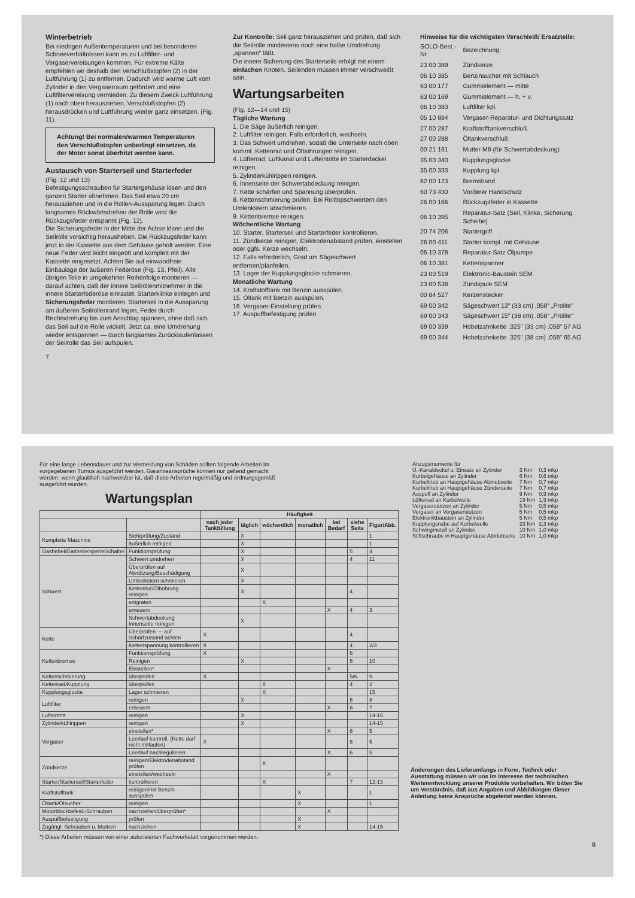Winterbetrieb
Bei niedrigen Außentemperaturen und bei besonderen Schneeverhältnissen kann es zu Luftfilter- und Vergaservereisungen kommen. Für extreme Kälte empfehlen wir deshalb den Verschlußstopfen (2) in der Luftführung (1) zu entfernen. Dadurch wird warme Luft vom Zylinder in den Vergaserraum gefördert und eine Luftfiltervereisung vermieden. Zu diesem Zweck Luftführung (1) nach oben herausziehen, Verschlußstopfen (2) herausdrücken und Luftführung wieder ganz einsetzen. (Fig. 11).
Achtung! Bei normalen/warmen Temperaturen den Verschlußstopfen unbedingt einsetzen, da der Motor sonst überhitzt werden kann.
Austausch von Starterseil und Starterfeder
(Fig. 12 und 13)
Befestigungsschrauben für Startergehäuse lösen und den ganzen Starter abnehmen. Das Seil etwa 20 cm herausziehen und in die Rollen-Aussparung legen. Durch langsames Rückwärtsdrehen der Rolle wird die Rückzugsfeder entspannt (Fig. 12).
Die Sicherungsfeder in der Mitte der Achse lösen und die Seilrolle vorsichtig herausheben. Die Rückzugsfeder kann jetzt in der Kassette aus dem Gehäuse geholt werden. Eine neue Feder wird leicht eingeölt und komplett mit der Kassette eingesetzt. Achten Sie auf einwandfreie Einbaulage der äußeren Federöse (Fig. 13, Pfeil). Alle übrigen Teile in umgekehrter Reihenfolge montieren — darauf achten, daß der innere Seilrollenmitnehmer in die innere Starterfederöse einrastet. Starterklinke einlegen und Sicherungsfeder montieren. Starterseil in die Aussparung am äußeren Seilrollenrand legen, Feder durch Rechtsdrehung bis zum Anschlag spannen, ohne daß sich das Seil auf die Rolle wickelt. Jetzt ca. eine Umdrehung wieder entspannen — durch langsames Zurücklaufenlassen der Seilrolle das Seil aufspulen.
7
Zur Kontrolle: Seil ganz herausziehen und prüfen, daß sich die Seilrolle mindestens noch eine halbe Umdrehung „spannen" läßt.
Die innere Sicherung des Starterseils erfolgt mit einem einfachen Knoten. Seilenden müssen immer verschweißt sein.
Wartungsarbeiten
(Fig. 12—14 und 15)
Tägliche Wartung
1. Die Säge äußerlich reinigen.
2. Luftfilter reinigen. Falls erforderlich, wechseln.
3. Das Schwert umdrehen, sodaß die Unterseite nach oben kommt. Kettennut und Ölbohrungen reinigen.
4. Lüfterrad, Luftkanal und Lufteintritte im Starterdeckel reinigen.
5. Zylinderkühlrippen reinigen.
6. Innenseite der Schwertabdeckung reinigen.
7. Kette schärfen und Spannung überprüfen.
8. Kettenschmierung prüfen. Bei Rolltopschwertern den Umlenkstern abschmieren.
9. Kettenbremse reinigen.
Wöchentliche Wartung
10. Starter, Starterseil und Starterfeder kontrollieren.
11. Zündkerze reinigen, Elektrodenabstand prüfen, einstellen oder ggfs. Kerze wechseln.
12. Falls erforderlich, Grad am Sägeschwert entfernen/planfeilen.
13. Lager der Kupplungsglocke schmieren.
Monatliche Wartung
14. Kraftstofftank mit Benzin ausspülen.
15. Öltank mit Benzin ausspülen.
16. Vergaser-Einstellung prüfen.
17. Auspuffbefestigung prüfen.
Hinweise für die wichtigsten Verschleiß/ Ersatzteile:
| SOLO-Best.-Nr. | Bezeichnung: |
| 23 00 389 | Zündkerze |
| 06 10 385 | Benzinsucher mit Schlauch |
| 63 00 177 | Gummielement — mitte |
| 63 00 169 | Gummielement — h. + v. |
| 06 10 383 | Luftfilter kpl. |
| 05 10 884 | Vergaser-Reparatur- und Dichtungssatz |
| 27 00 287 | Kraftstofftankverschluß |
| 27 00 288 | Öltankverschluß |
| 00 21 161 | Mutter M8 (für Schwertabdeckung) |
| 35 00 340 | Kupplungsglocke |
| 35 00 333 | Kupplung kpl. |
| 62 00 123 | Bremsband |
| 60 73 430 | Vorderer Handschutz |
| 26 00 166 | Rückzugsfeder in Kassette |
| 06 10 395 | Reparatur-Satz (Seil, Klinke, Sicherung, Scheibe) |
| 20 74 206 | Startergriff |
| 26 00 411 | Starter kompl. mit Gehäuse |
| 06 10 378 | Reparatur-Satz Ölpumpe |
| 06 10 381 | Kettenspanner |
| 23 00 519 | Elektronic-Baustein SEM |
| 23 00 538 | Zündspule SEM |
| 00 84 527 | Kerzenstecker |
| 69 00 342 | Sägeschwert 13" (33 cm) .058" „Prolite" |
| 69 00 343 | Sägeschwert 15" (38 cm) .058" „Prolite" |
| 69 00 339 | Hobelzahnkette .325" (33 cm) .058" 57 AG |
| 69 00 344 | Hobelzahnkette .325" (38 cm) .058" 65 AG |
Für eine lange Lebensdauer und zur Vermeidung von Schäden sollten folgende Arbeiten im vorgegebenen Turnus ausgeführt werden. Garantieansprüche können nur geltend gemacht werden, wenn glaubhaft nachweisbar ist, daß diese Arbeiten regelmäßig und ordnungsgemäß ausgeführt wurden.
Wartungsplan
| | | Häufigkeit | | | | | | |
| --- | --- | --- | --- | --- | --- | --- | --- | --- |
| | | nach jeder Tankfüllung | täglich | wöchentlich | monatlich | bei Bedarf | siehe Seite | Figur/Abb. |
| Komplette Maschine | Sichtprüfung/Zustand | | X | | | | | 1 |
| | äußerlich reinigen | | X | | | | | 1 |
| Gashebel/GashebelsperreSchalter | Funktionsprüfung | | X | | | | 5 | 4 |
| Schwert | Schwert umdrehen | | X | | | | 4 | 11 |
| | Überprüfen auf Abnützung/Beschädigung | | X | | | | | |
| | Umlenkstern schmieren | | X | | | | | |
| | Kettennut/Ölbohrung reinigen | | X | | | | 4 | |
| | entgraten | | | X | | | | |
| | erneuern | | | | | X | 4 | 3 |
| | Schwertabdeckung Innenseite reinigen | | X | | | | | |
| Kette | Überprüfen — auf Schärfzustand achten | X | | | | | 4 | |
| | Kettenspannung kontrollieren | X | | | | | 4 | 2/3 |
| Kettenbremse | Funktionsprüfung | X | | | | | 6 | |
| | Reinigen | | X | | | | 6 | 10 |
| | Einstellen* | | | | | X | | |
| Kettenschmierung | überprüfen | X | | | | | 5/6 | 9 |
| Kettenrad/Kupplung | überprüfen | | | X | | | 4 | 2 |
| Kupplungsglocke | Lager schmieren | | | X | | | | 15 |
| Luftfilter | reinigen | | X | | | | 6 | 8 |
| | erneuern | | | | | X | 6 | 7 |
| Lufteintritt | reinigen | | X | | | | | 14-15 |
| Zylinderkühlrippen | reinigen | | X | | | | | 14-15 |
| Vergaser | einstellen* | | | | | X | 6 | 5 |
| | Leerlauf kontroll. (Kette darf nicht mitlaufen) | X | | | | | 6 | 5 |
| | Leerlauf nachregulieren | | | | | X | 6 | 5 |
| Zündkerze | reinigen/Elektrodenabstand prüfen | | | X | | | | |
| | einstellen/wechseln | | | | | X | | |
| Starter/Starterseil/Starterfeder | kontrollieren | | | X | | | 7 | 12-13 |
| Kraftstofftank | reinigen/mit Benzin ausspülen | | | | X | | | 1 |
| Öltank/Ölsucher | reinigen | | | | X | | | 1 |
| Motorblockbefest.-Schrauben | nachziehen/überprüfen* | | | | | X | | |
| Auspuffbefestigung | prüfen | | | | X | | | |
| Zugängl. Schrauben u. Muttern | nachziehen | | | | X | | | 14-15 |
*) Diese Arbeiten müssen von einer autorisierten Fachwerkstatt vorgenommen werden.
| Anzugsmomente für | | |
| Ü.-Kanaldeckel u. Einsatz an Zylinder | 3 Nm | 0,3 mkp |
| Kurbelgehäuse an Zylinder | 6 Nm | 0,6 mkp |
| Kurbeltrieb an Hauptgehäuse Abtriebseite | 7 Nm | 0,7 mkp |
| Kurbeltrieb an Hauptgehäuse Zünderseite | 7 Nm | 0,7 mkp |
| Auspuff an Zylinder | 9 Nm | 0,9 mkp |
| Lüfterrad an Kurbelwelle | 19 Nm | 1,9 mkp |
| Vergaserstutzen an Zylinder | 5 Nm | 0,5 mkp |
| Vergaser an Vergaserstutzen | 5 Nm | 0,5 mkp |
| Elektronikbaustein an Zylinder | 5 Nm | 0,5 mkp |
| Kupplungsnabe auf Kurbelwelle | 23 Nm | 2,3 mkp |
| Schwingmetall an Zylinder | 10 Nm | 1,0 mkp |
| Stiftschraube in Hauptgehäuse Abtriebseite | 10 Nm | 1,0 mkp |
Änderungen des Lieferumfangs in Form, Technik oder Ausstattung müssen wir uns im Interesse der technischen Weiterentwicklung unserer Produkte vorbehalten. Wir bitten Sie um Verständnis, daß aus Angaben und Abbildungen dieser Anleitung keine Ansprüche abgeleitet werden können.
8